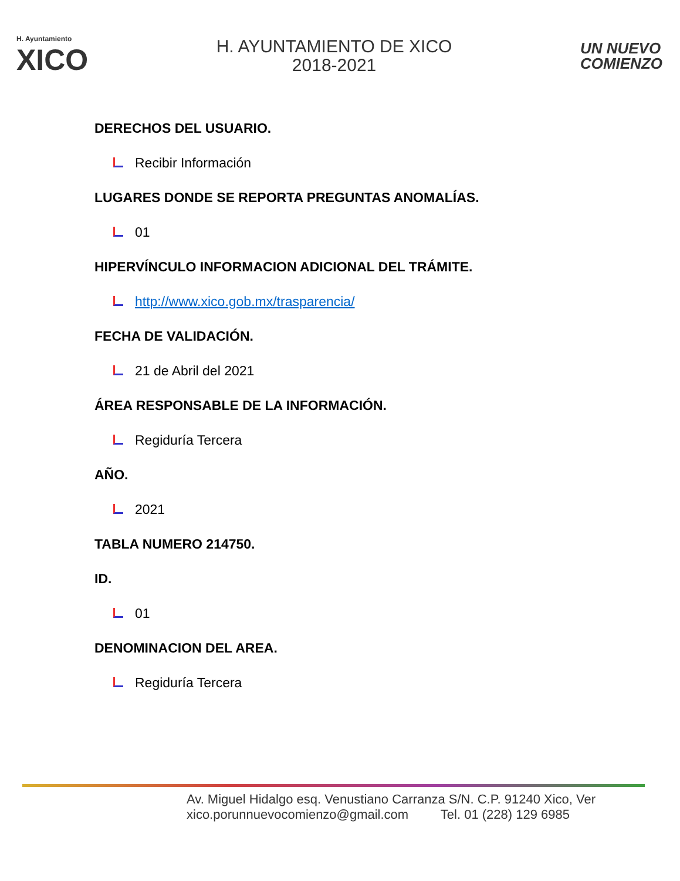H. Ayuntamiento
XICO
H. AYUNTAMIENTO DE XICO
2018-2021
UN NUEVO
COMIENZO
DERECHOS DEL USUARIO.
Recibir Información
LUGARES DONDE SE REPORTA PREGUNTAS ANOMALÍAS.
01
HIPERVÍNCULO INFORMACION ADICIONAL DEL TRÁMITE.
http://www.xico.gob.mx/trasparencia/
FECHA DE VALIDACIÓN.
21 de Abril del 2021
ÁREA RESPONSABLE DE LA INFORMACIÓN.
Regiduría Tercera
AÑO.
2021
TABLA NUMERO 214750.
ID.
01
DENOMINACION DEL AREA.
Regiduría Tercera
Av. Miguel Hidalgo esq. Venustiano Carranza S/N. C.P. 91240 Xico, Ver
xico.porunnuevocomienzo@gmail.com Tel. 01 (228) 129 6985